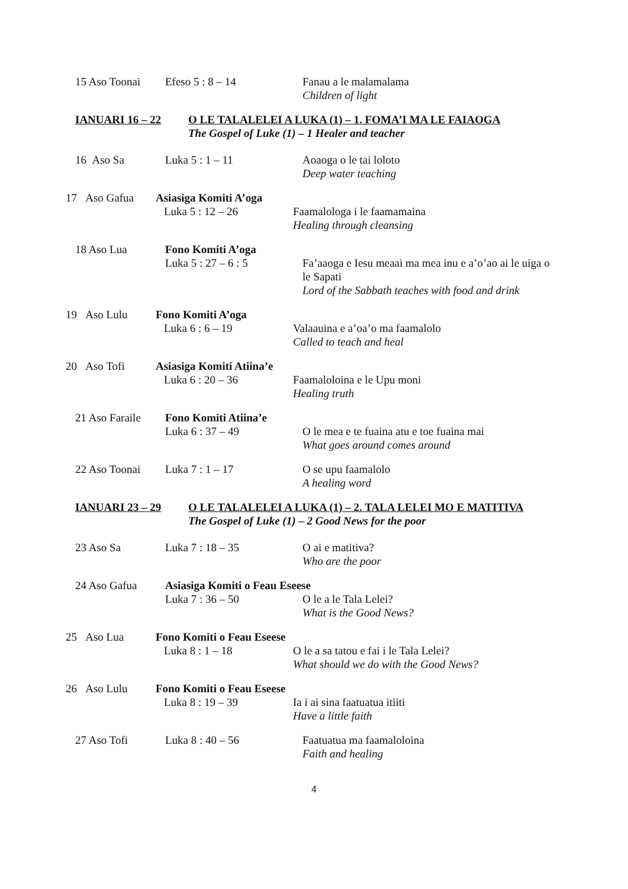15 Aso Toonai Efeso 5 : 8 – 14 Fanau a le malamalama
Children of light
IANUARI 16 – 22 O LE TALALELEI A LUKA (1) – 1. FOMA’I MA LE FAIAOGA
The Gospel of Luke (1) – 1 Healer and teacher
16 Aso Sa Luka 5 : 1 – 11 Aoaoga o le tai loloto
Deep water teaching
17 Aso Gafua
Asiasiga Komiti A’oga
Luka 5 : 12 – 26
Faamalologa i le faamamaina
Healing through cleansing
18 Aso Lua Fono Komiti A’oga
Luka 5 : 27 – 6 : 5
Fa’aaoga e Iesu meaai ma mea inu e a’o’ao ai le uiga o le Sapati
Lord of the Sabbath teaches with food and drink
19 Aso Lulu Fono Komiti A’oga
Luka 6 : 6 – 19
Valaauina e a’oa’o ma faamalolo
Called to teach and heal
20 Aso Tofi Asiasiga Komiti Atiina’e
Luka 6 : 20 – 36
Faamaloloina e le Upu moni
Healing truth
21 Aso Faraile
Fono Komiti Atiina’e
Luka 6 : 37 – 49
O le mea e te fuaina atu e toe fuaina mai
What goes around comes around
22 Aso Toonai Luka 7 : 1 – 17 O se upu faamalolo
A healing word
IANUARI 23 – 29 O LE TALALELEI A LUKA (1) – 2. TALA LELEI MO E MATITIVA
The Gospel of Luke (1) – 2 Good News for the poor
23 Aso Sa Luka 7 : 18 – 35 O ai e matitiva?
Who are the poor
24 Aso Gafua Asiasiga Komiti o Feau Eseese
Luka 7 : 36 – 50
O le a le Tala Lelei?
What is the Good News?
25 Aso Lua Fono Komiti o Feau Eseese
Luka 8 : 1 – 18
O le a sa tatou e fai i le Tala Lelei?
What should we do with the Good News?
26 Aso Lulu Fono Komiti o Feau Eseese
Luka 8 : 19 – 39
Ia i ai sina faatuatua itiiti
Have a little faith
27 Aso Tofi Luka 8 : 40 – 56 Faatuatua ma faamaloloina
Faith and healing
4